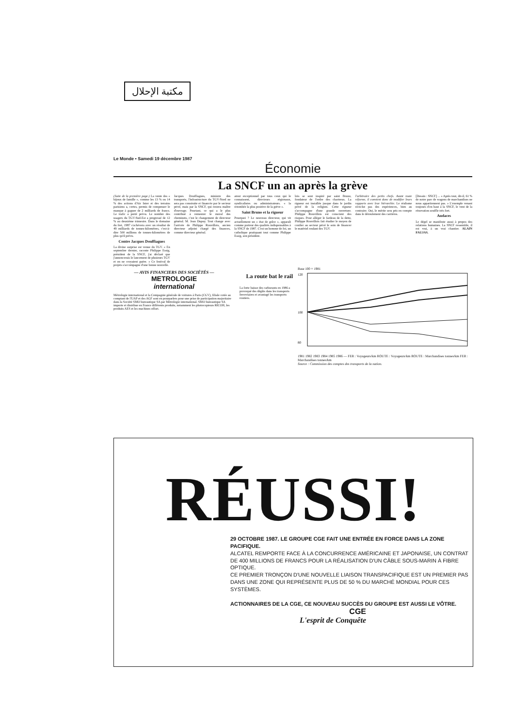مكتبة الإحلال
Le Monde • Samedi 19 décembre 1987
Économie
La SNCF un an après la grève
(Suite de la première page.) La vente des « bijoux de famille », comme les 13 % ou 14 % des actions d'Air Inter et des terrains parisiens a, certes, permis de compenser le manque à gagner de 2 milliards de francs. Le trafic a porté prévu. Le nombre des usagers du TGV-Sud-Est a progressé de 12 % au deuxième trimestre. Dans le domaine du fret, 1987 s'achèvera avec un résultat de 49 milliards de tonnes-kilomètres, c'est-à-dire 500 millions de tonnes-kilomètres de plus qu'il prévu.
Contre Jacques Douffiagues
La divine surprise est venue du TGV. « En septembre dernier, raconte Philippe Essig, président de la SNCF, j'ai déclaré que j'annoncerais le lancement de plusieurs TGV et on ne croyaient guère. » Ce festival de projets s'accompagne d'une bonne nouvelle.
Jacques Douffiagues, ministre des transports, l'infrastructure du TGV-Nord ne sera pas construite et financée par le secteur privé, mais par la SNCF, qui restera maître d'ouvrage. Pourtant, ce qui a le plus contribué à remonter le moral des cheminots, c'est le changement de directeur général. M. Jean Dupuy. Tout change avec l'arrivée de Philippe Rouvillois, ancien directeur adjoint chargé des finances, comme directeur général.
atout exceptionnel par tous ceux qui le connaissent, directeurs régionaux, syndicalistes ou administrateurs. « la retombée la plus positive de la grève ».
Saint Bruno et la rigueur
Pourquoi ? Le nouveau directeur, qui vit actuellement un « état de grâce », apparaît comme porteur des qualités indispensables à la SNCF de 1987. C'est un homme de foi, un catholique pratiquant tout comme Philippe Essig, son président.
lois se sont inspiré par saint Bruno, fondateur de l'ordre des chartreux. La rigueur est installée jusque dans le jardin privé de la religion. Cette rigueur s'accompagne d'une grande ouverture. Philippe Rouvillois est conscient des risques. Pour alléger le fardeau de la dette, Philippe Rouvillois fait étudier le moyen de confier au secteur privé le soin de financer le matériel roulant des TGV.
l'arbitraire des petits chefs. Avant toute réforme, il convient donc de modifier leurs rapports avec leur hiérarchie. Le réalisme n'exclut pas des expériences, bien au contraire. Oui, le mérite sera pris en compte dans le déroulement des carrières.
[Dessin : SNCF] ... « Après tout, dit-il, 61 % de notre parc de wagons de marchandises ne nous appartiennent pas. » L'exemple venant toujours d'en haut à la SNCF, le vent de la rénovation souffle très fort.
Audaces
Le dégel se manifeste aussi à propos des relations humaines. La SNCF ressemble, il est vrai, à un vrai chantier. ALAIN FAUJAS.
— AVIS FINANCIERS DES SOCIÉTÉS —
METROLOGIE
international
Métrologie international et la Compagnie générale de voitures à Paris (CGV), filiale cotée au comptant de l'UAP et des AGF sont en pourparlers pour une prise de participation majoritaire dans la Société SMO bureautique SA par Métrologie international. SMO bureautique SA importe et distribue en France différents produits, notamment les photocopieurs RICOH, les produits AES et les machines offset.
La route bat le rail
La forte baisse des carburants en 1986 a provoqué des dégâts dans les transports ferroviaires et avantagé les transports routiers.
Base 100 = 1981
120
100
80
1981 1982 1983 1984 1985 1986 — FER : Voyageurs/km ROUTE : Voyageurs/km ROUTE : Marchandises tonnes/km FER : Marchandises tonnes/km
Source : Commission des comptes des transports de la nation.
RÉUSSI!
29 OCTOBRE 1987. LE GROUPE CGE FAIT UNE ENTRÉE EN FORCE DANS LA ZONE PACIFIQUE.
ALCATEL REMPORTE FACE À LA CONCURRENCE AMÉRICAINE ET JAPONAISE, UN CONTRAT DE 400 MILLIONS DE FRANCS POUR LA RÉALISATION D'UN CÂBLE SOUS-MARIN À FIBRE OPTIQUE.
CE PREMIER TRONÇON D'UNE NOUVELLE LIAISON TRANSPACIFIQUE EST UN PREMIER PAS DANS UNE ZONE QUI REPRÉSENTE PLUS DE 50 % DU MARCHÉ MONDIAL POUR CES SYSTÈMES.
ACTIONNAIRES DE LA CGE, CE NOUVEAU SUCCÈS DU GROUPE EST AUSSI LE VÔTRE.
CGE
L'esprit de Conquête